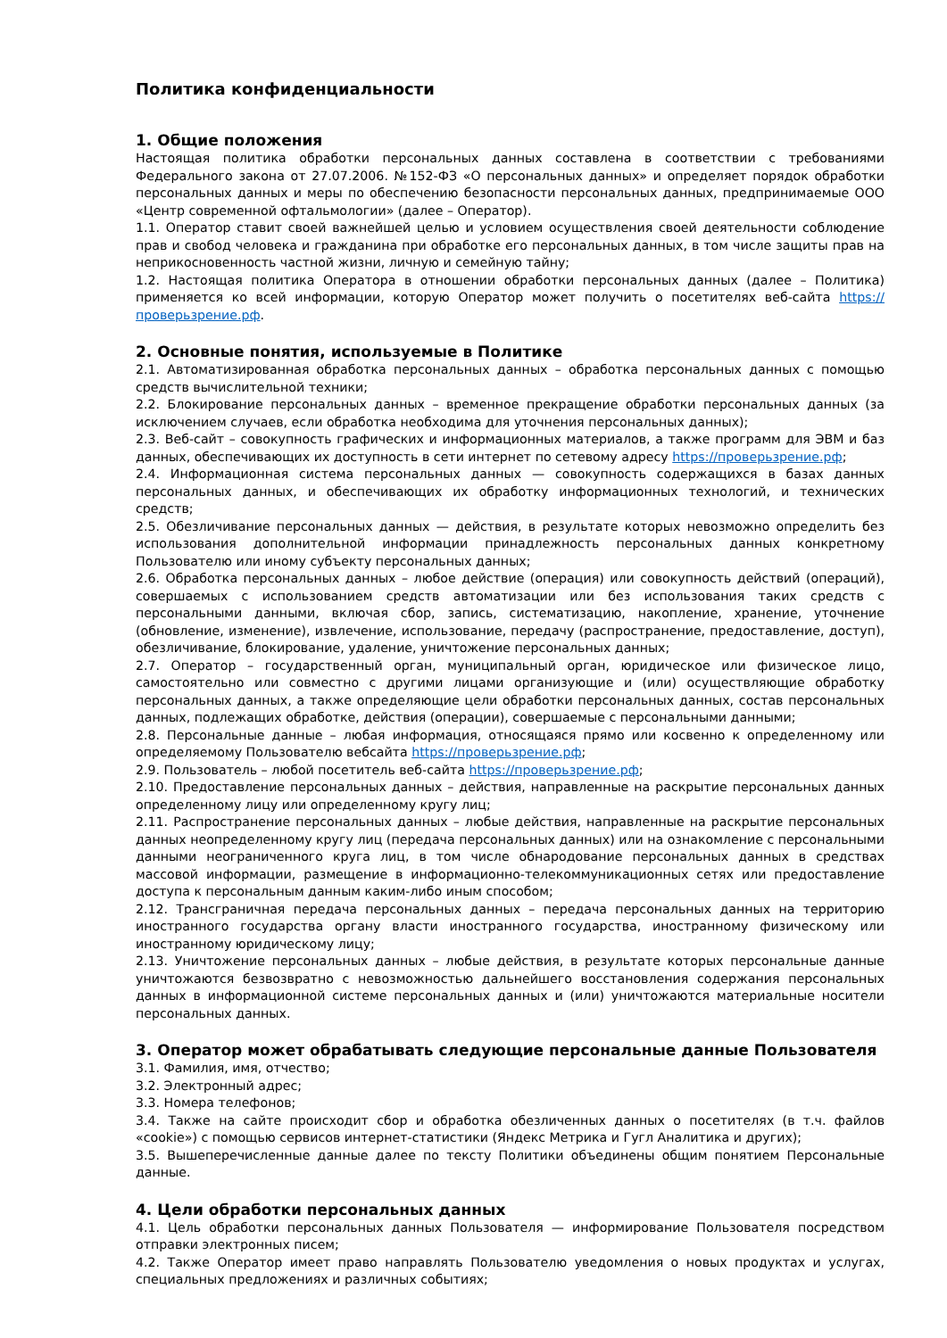Политика конфиденциальности
1. Общие положения
Настоящая политика обработки персональных данных составлена в соответствии с требованиями Федерального закона от 27.07.2006. №152-ФЗ «О персональных данных» и определяет порядок обработки персональных данных и меры по обеспечению безопасности персональных данных, предпринимаемые ООО «Центр современной офтальмологии» (далее – Оператор).
1.1. Оператор ставит своей важнейшей целью и условием осуществления своей деятельности соблюдение прав и свобод человека и гражданина при обработке его персональных данных, в том числе защиты прав на неприкосновенность частной жизни, личную и семейную тайну;
1.2. Настоящая политика Оператора в отношении обработки персональных данных (далее – Политика) применяется ко всей информации, которую Оператор может получить о посетителях веб-сайта https://проверьзрение.рф.
2. Основные понятия, используемые в Политике
2.1. Автоматизированная обработка персональных данных – обработка персональных данных с помощью средств вычислительной техники;
2.2. Блокирование персональных данных – временное прекращение обработки персональных данных (за исключением случаев, если обработка необходима для уточнения персональных данных);
2.3. Веб-сайт – совокупность графических и информационных материалов, а также программ для ЭВМ и баз данных, обеспечивающих их доступность в сети интернет по сетевому адресу https://проверьзрение.рф;
2.4. Информационная система персональных данных — совокупность содержащихся в базах данных персональных данных, и обеспечивающих их обработку информационных технологий, и технических средств;
2.5. Обезличивание персональных данных — действия, в результате которых невозможно определить без использования дополнительной информации принадлежность персональных данных конкретному Пользователю или иному субъекту персональных данных;
2.6. Обработка персональных данных – любое действие (операция) или совокупность действий (операций), совершаемых с использованием средств автоматизации или без использования таких средств с персональными данными, включая сбор, запись, систематизацию, накопление, хранение, уточнение (обновление, изменение), извлечение, использование, передачу (распространение, предоставление, доступ), обезличивание, блокирование, удаление, уничтожение персональных данных;
2.7. Оператор – государственный орган, муниципальный орган, юридическое или физическое лицо, самостоятельно или совместно с другими лицами организующие и (или) осуществляющие обработку персональных данных, а также определяющие цели обработки персональных данных, состав персональных данных, подлежащих обработке, действия (операции), совершаемые с персональными данными;
2.8. Персональные данные – любая информация, относящаяся прямо или косвенно к определенному или определяемому Пользователю вебсайта https://проверьзрение.рф;
2.9. Пользователь – любой посетитель веб-сайта https://проверьзрение.рф;
2.10. Предоставление персональных данных – действия, направленные на раскрытие персональных данных определенному лицу или определенному кругу лиц;
2.11. Распространение персональных данных – любые действия, направленные на раскрытие персональных данных неопределенному кругу лиц (передача персональных данных) или на ознакомление с персональными данными неограниченного круга лиц, в том числе обнародование персональных данных в средствах массовой информации, размещение в информационно-телекоммуникационных сетях или предоставление доступа к персональным данным каким-либо иным способом;
2.12. Трансграничная передача персональных данных – передача персональных данных на территорию иностранного государства органу власти иностранного государства, иностранному физическому или иностранному юридическому лицу;
2.13. Уничтожение персональных данных – любые действия, в результате которых персональные данные уничтожаются безвозвратно с невозможностью дальнейшего восстановления содержания персональных данных в информационной системе персональных данных и (или) уничтожаются материальные носители персональных данных.
3. Оператор может обрабатывать следующие персональные данные Пользователя
3.1. Фамилия, имя, отчество;
3.2. Электронный адрес;
3.3. Номера телефонов;
3.4. Также на сайте происходит сбор и обработка обезличенных данных о посетителях (в т.ч. файлов «cookie») с помощью сервисов интернет-статистики (Яндекс Метрика и Гугл Аналитика и других);
3.5. Вышеперечисленные данные далее по тексту Политики объединены общим понятием Персональные данные.
4. Цели обработки персональных данных
4.1. Цель обработки персональных данных Пользователя — информирование Пользователя посредством отправки электронных писем;
4.2. Также Оператор имеет право направлять Пользователю уведомления о новых продуктах и услугах, специальных предложениях и различных событиях;